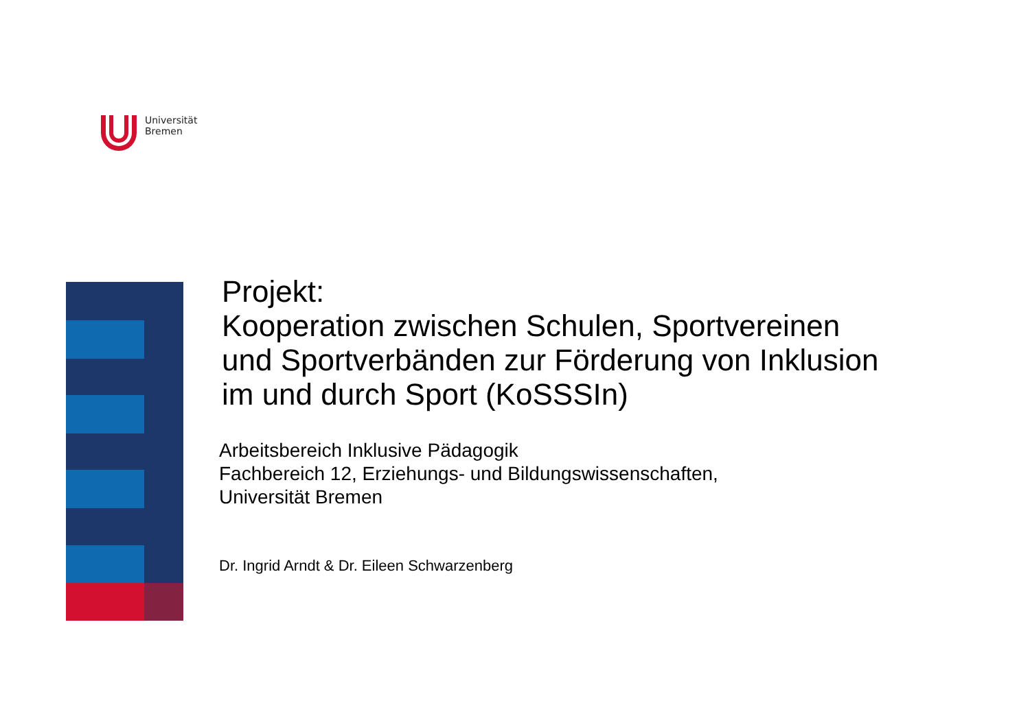Universität
Bremen
Projekt:
Kooperation zwischen Schulen, Sportvereinen
und Sportverbänden zur Förderung von Inklusion
im und durch Sport (KoSSSIn)
Arbeitsbereich Inklusive Pädagogik
Fachbereich 12, Erziehungs- und Bildungswissenschaften,
Universität Bremen
Dr. Ingrid Arndt & Dr. Eileen Schwarzenberg